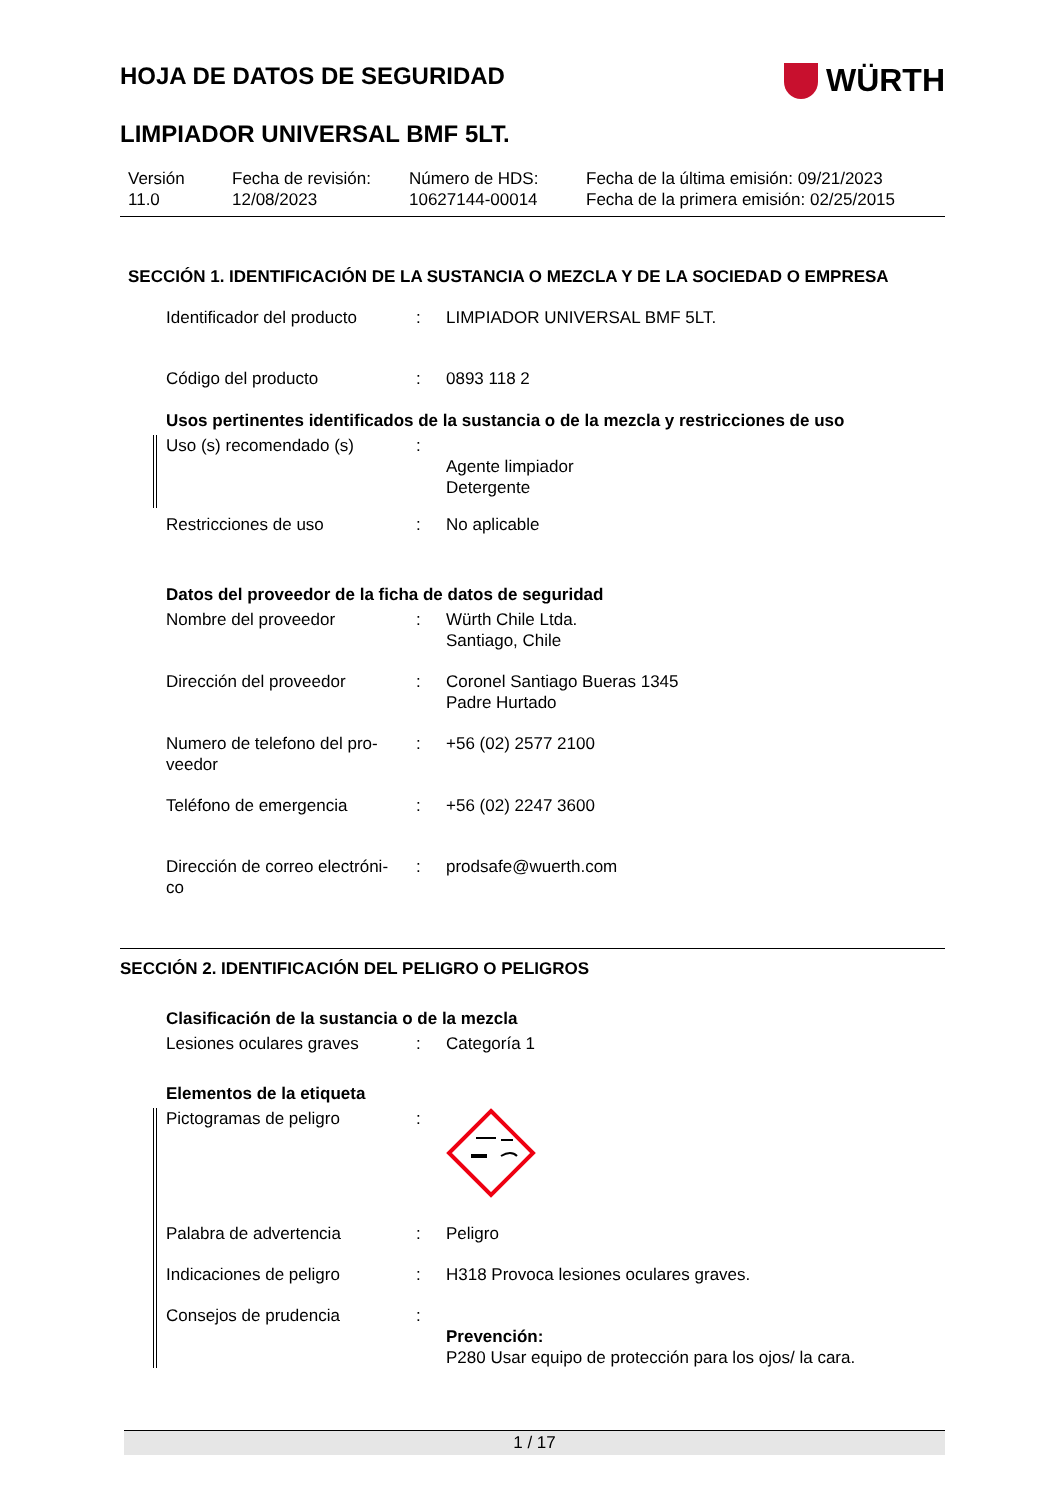WÜRTH
HOJA DE DATOS DE SEGURIDAD
LIMPIADOR UNIVERSAL BMF 5LT.
Versión
11.0
Fecha de revisión:
12/08/2023
Número de HDS:
10627144-00014
Fecha de la última emisión: 09/21/2023
Fecha de la primera emisión: 02/25/2015
SECCIÓN 1. IDENTIFICACIÓN DE LA SUSTANCIA O MEZCLA Y DE LA SOCIEDAD O EMPRESA
Identificador del producto
: LIMPIADOR UNIVERSAL BMF 5LT.
Código del producto : 0893 118 2
Usos pertinentes identificados de la sustancia o de la mezcla y restricciones de uso
Uso (s) recomendado (s) :
Agente limpiador
Detergente
Restricciones de uso : No aplicable
Datos del proveedor de la ficha de datos de seguridad
Nombre del proveedor : Würth Chile Ltda.
Santiago, Chile
Dirección del proveedor : Coronel Santiago Bueras 1345
Padre Hurtado
Numero de telefono del pro-
veedor
: +56 (02) 2577 2100
Teléfono de emergencia : +56 (02) 2247 3600
Dirección de correo electróni-
co
: prodsafe@wuerth.com
SECCIÓN 2. IDENTIFICACIÓN DEL PELIGRO O PELIGROS
Clasificación de la sustancia o de la mezcla
Lesiones oculares graves : Categoría 1
Elementos de la etiqueta
Pictogramas de peligro :
Palabra de advertencia : Peligro
Indicaciones de peligro : H318 Provoca lesiones oculares graves.
Consejos de prudencia :
Prevención:
P280 Usar equipo de protección para los ojos/ la cara.
1 / 17